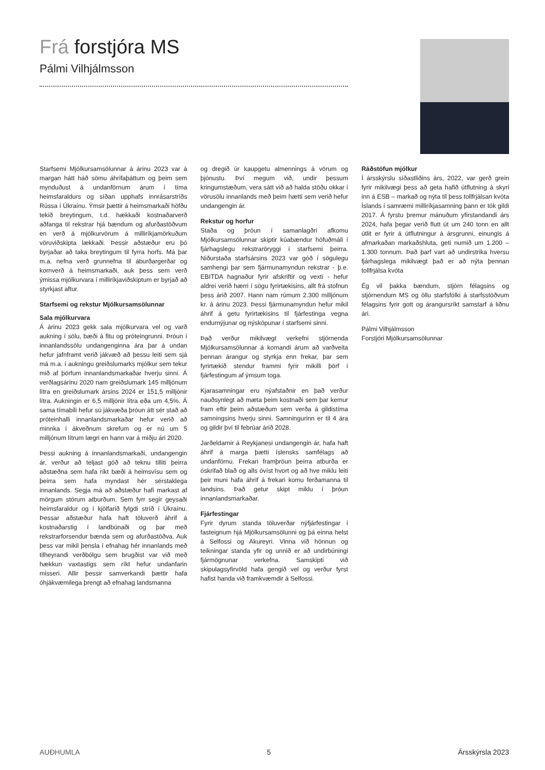Frá forstjóra MS
Pálmi Vilhjálmsson
Starfsemi Mjólkursamsölunnar á árinu 2023 var á margan hátt háð sömu áhrifaþáttum og þeim sem mynduðust á undanförnum árum í tíma heimsfaraldurs og síðan upphafs innrásarstríðs Rússa í Úkraínu. Ýmsir þættir á heimsmarkaði höfðu tekið breytingum, t.d. hækkaði kostnaðarverð aðfanga til rekstrar hjá bændum og afurðastöðvum en verð á mjólkurvörum á milliríkjamörkuðum vöruviðskipta lækkaði. Þessir aðstæður eru þó byrjaðar að taka breytingum til fyrra horfs. Má þar m.a. nefna verð grunnefna til áburðargerðar og kornverð á heimsmarkaði, auk þess sem verð ýmissa mjólkurvara í milliríkjaviðskiptum er byrjað að styrkjast aftur.
Starfsemi og rekstur Mjólkursamsölunnar
Sala mjólkurvara
Á árinu 2023 gekk sala mjólkurvara vel og varð aukning í sölu, bæði á fitu og próteingrunni. Þróun í innanlandssölu undangenginna ára þar á undan hefur jafnframt verið jákvæð að þessu leiti sem sjá má m.a. í aukningu greiðslumarks mjólkur sem tekur mið af þörfum innanlandsmarkaðar hverju sinni. Á verðlagsárinu 2020 nam greiðslumark 145 milljónum lítra en greiðslumark ársins 2024 er 151,5 milljónir lítra. Aukningin er 6,5 milljónir lítra eða um 4,5%. Á sama tímabili hefur sú jákvæða þróun átt sér stað að próteinhalli innanlandsmarkaðar hefur verið að minnka í ákveðnum skrefum og er nú um 5 milljónum lítrum lægri en hann var á miðju ári 2020.
Þessi aukning á innanlandsmarkaði, undangengin ár, verður að teljast góð að teknu tilliti þeirra aðstæðna sem hafa ríkt bæði á heimsvísu sem og þeirra sem hafa myndast hér sérstaklega innanlands. Segja má að aðstæður hafi markast af mörgum stórum atburðum. Sem fyrr segir geysaði heimsfaraldur og í kjölfarið fylgdi stríð í Úkraínu. Þessar aðstæður hafa haft töluverð áhrif á kostnaðarstig í landbúnaði og þar með rekstrarforsendur bænda sem og afurðastöðva. Auk þess var mikil þensla í efnahag hér innanlands með tilheyrandi verðbólgu sem brugðist var við með hækkun vaxtastigs sem ríkt hefur undanfarin misseri. Allir þessir samverkandi þættir hafa óhjákvæmilega þrengt að efnahag landsmanna
og dregið úr kaupgetu almennings á vörum og þjónustu. Því megum við, undir þessum kringumstæðum, vera sátt við að halda stöðu okkar í vörusölu innanlands með þeim hætti sem verið hefur undangengin ár.
Rekstur og horfur
Staða og þróun í samanlagðri afkomu Mjólkursamsölunnar skiptir kúabændur höfuðmáli í fjárhagslegu rekstraröryggi í starfsemi þeirra. Niðurstaða starfsársins 2023 var góð í sögulegu samhengi þar sem fjármunamyndun rekstrar - þ.e. EBITDA hagnaður fyrir afskriftir og vexti - hefur aldrei verið hærri í sögu fyrirtækisins, allt frá stofnun þess árið 2007. Hann nam rúmum 2.300 milljónum kr. á árinu 2023. Þessi fjármunamyndun hefur mikil áhrif á getu fyrirtækisins til fjárfestinga vegna endurnýjunar og nýsköpunar í starfsemi sinni.
Það verður mikilvægt verkefni stjórnenda Mjólkursamsölunnar á komandi árum að varðveita þennan árangur og styrkja enn frekar, þar sem fyrirtækið stendur frammi fyrir mikilli þörf í fjárfestingum af ýmsum toga.
Kjarasamningar eru nýafstaðnir en það verður nauðsynlegt að mæta þeim kostnaði sem þar kemur fram eftir þeim aðstæðum sem verða á gildistíma samningsins hverju sinni. Samningurinn er til 4 ára og gildir því til febrúar árið 2028.
Jarðeldarnir á Reykjanesi undangengin ár, hafa haft áhrif á marga þætti íslensks samfélags að undanförnu. Frekari framþróun þeirra atburða er óskrifað blað og alls óvíst hvort og að hve miklu leiti þeir muni hafa áhrif á frekari komu ferðamanna til landsins. Það getur skipt miklu í þróun innanlandsmarkaðar.
Fjárfestingar
Fyrir dyrum standa töluverðar nýfjárfestingar í fasteignum hjá Mjólkursamsölunni og þá einna helst á Selfossi og Akureyri. Vinna við hönnun og teikningar standa yfir og unnið er að undirbúningi fjármögnunar verkefna. Samskipti við skipulagsyfirvöld hafa gengið vel og verður fyrst hafist handa við framkvæmdir á Selfossi.
Ráðstöfun mjólkur
Í ársskýrslu síðastliðins árs, 2022, var gerð grein fyrir mikilvægi þess að geta hafið útflutning á skyri inn á ESB – markað og nýta til þess tollfrjálsan kvóta Íslands í samræmi milliríkjasamning þann er tók gildi 2017. Á fyrstu þremur mánuðum yfirstandandi árs 2024, hafa þegar verið flutt út um 240 tonn en allt útlit er fyrir á útflutningur á ársgrunni, einungis á afmarkaðan markaðshluta, geti numið um 1.200 – 1.300 tonnum. Það þarf vart að undirstrika hversu fjárhagslega mikilvægt það er að nýta þennan tollfrjálsa kvóta
Ég vil þakka bændum, stjórn félagsins og stjórnendum MS og öllu starfsfólki á starfsstöðvum félagsins fyrir gott og árangursríkt samstarf á liðnu ári.
Pálmi Vilhjálmsson
Forstjóri Mjólkursamsölunnar
AUÐHUMLA 5 Ársskýrsla 2023